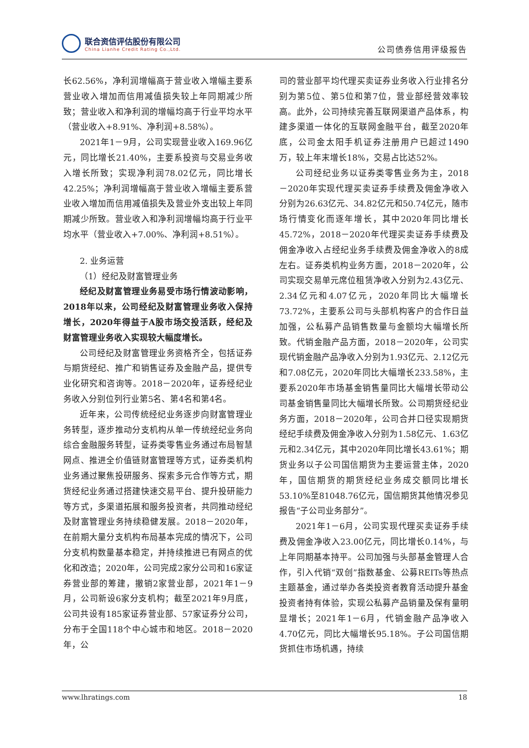联合资信评估股份有限公司
China Lianhe Credit Rating Co.,Ltd.
公司债券信用评级报告
长62.56%，净利润增幅高于营业收入增幅主要系营业收入增加而信用减值损失较上年同期减少所致；营业收入和净利润的增幅均高于行业平均水平（营业收入+8.91%、净利润+8.58%）。
2021年1－9月，公司实现营业收入169.96亿元，同比增长21.40%，主要系投资与交易业务收入增长所致；实现净利润78.02亿元，同比增长42.25%；净利润增幅高于营业收入增幅主要系营业收入增加而信用减值损失及营业外支出较上年同期减少所致。营业收入和净利润增幅均高于行业平均水平（营业收入+7.00%、净利润+8.51%）。
2. 业务运营
（1）经纪及财富管理业务
经纪及财富管理业务易受市场行情波动影响，2018年以来，公司经纪及财富管理业务收入保持增长，2020年得益于A股市场交投活跃，经纪及财富管理业务收入实现较大幅度增长。
公司经纪及财富管理业务资格齐全，包括证券与期货经纪、推广和销售证券及金融产品，提供专业化研究和咨询等。2018－2020年，证券经纪业务收入分别位列行业第5名、第4名和第4名。
近年来，公司传统经纪业务逐步向财富管理业务转型，逐步推动分支机构从单一传统经纪业务向综合金融服务转型，证券类零售业务通过布局智慧网点、推进全价值链财富管理等方式，证券类机构业务通过聚焦投研服务、探索多元合作等方式，期货经纪业务通过搭建快速交易平台、提升投研能力等方式，多渠道拓展和服务投资者，共同推动经纪及财富管理业务持续稳健发展。2018－2020年，在前期大量分支机构布局基本完成的情况下，公司分支机构数量基本稳定，并持续推进已有网点的优化和改造；2020年，公司完成2家分公司和16家证券营业部的筹建，撤销2家营业部，2021年1－9月，公司新设6家分支机构；截至2021年9月底，公司共设有185家证券营业部、57家证券分公司，分布于全国118个中心城市和地区。2018－2020年，公
司的营业部平均代理买卖证券业务收入行业排名分别为第5位、第5位和第7位，营业部经营效率较高。此外，公司持续完善互联网渠道产品体系，构建多渠道一体化的互联网金融平台，截至2020年底，公司金太阳手机证券注册用户已超过1490万，较上年末增长18%，交易占比达52%。
公司经纪业务以证券类零售业务为主，2018－2020年实现代理买卖证券手续费及佣金净收入分别为26.63亿元、34.82亿元和50.74亿元，随市场行情变化而逐年增长，其中2020年同比增长45.72%，2018－2020年代理买卖证券手续费及佣金净收入占经纪业务手续费及佣金净收入的8成左右。证券类机构业务方面，2018－2020年，公司实现交易单元席位租赁净收入分别为2.43亿元、2.34亿元和4.07亿元，2020年同比大幅增长73.72%，主要系公司与头部机构客户的合作日益加强，公私募产品销售数量与金额均大幅增长所致。代销金融产品方面，2018－2020年，公司实现代销金融产品净收入分别为1.93亿元、2.12亿元和7.08亿元，2020年同比大幅增长233.58%，主要系2020年市场基金销售量同比大幅增长带动公司基金销售量同比大幅增长所致。公司期货经纪业务方面，2018－2020年，公司合并口径实现期货经纪手续费及佣金净收入分别为1.58亿元、1.63亿元和2.34亿元，其中2020年同比增长43.61%；期货业务以子公司国信期货为主要运营主体，2020年，国信期货的期货经纪业务成交额同比增长53.10%至81048.76亿元，国信期货其他情况参见报告“子公司业务部分”。
2021年1－6月，公司实现代理买卖证券手续费及佣金净收入23.00亿元，同比增长0.14%，与上年同期基本持平。公司加强与头部基金管理人合作，引入代销“双创”指数基金、公募REITs等热点主题基金，通过举办各类投资者教育活动提升基金投资者持有体验，实现公私募产品销量及保有量明显增长；2021年1－6月，代销金融产品净收入4.70亿元，同比大幅增长95.18%。子公司国信期货抓住市场机遇，持续
www.lhratings.com 18